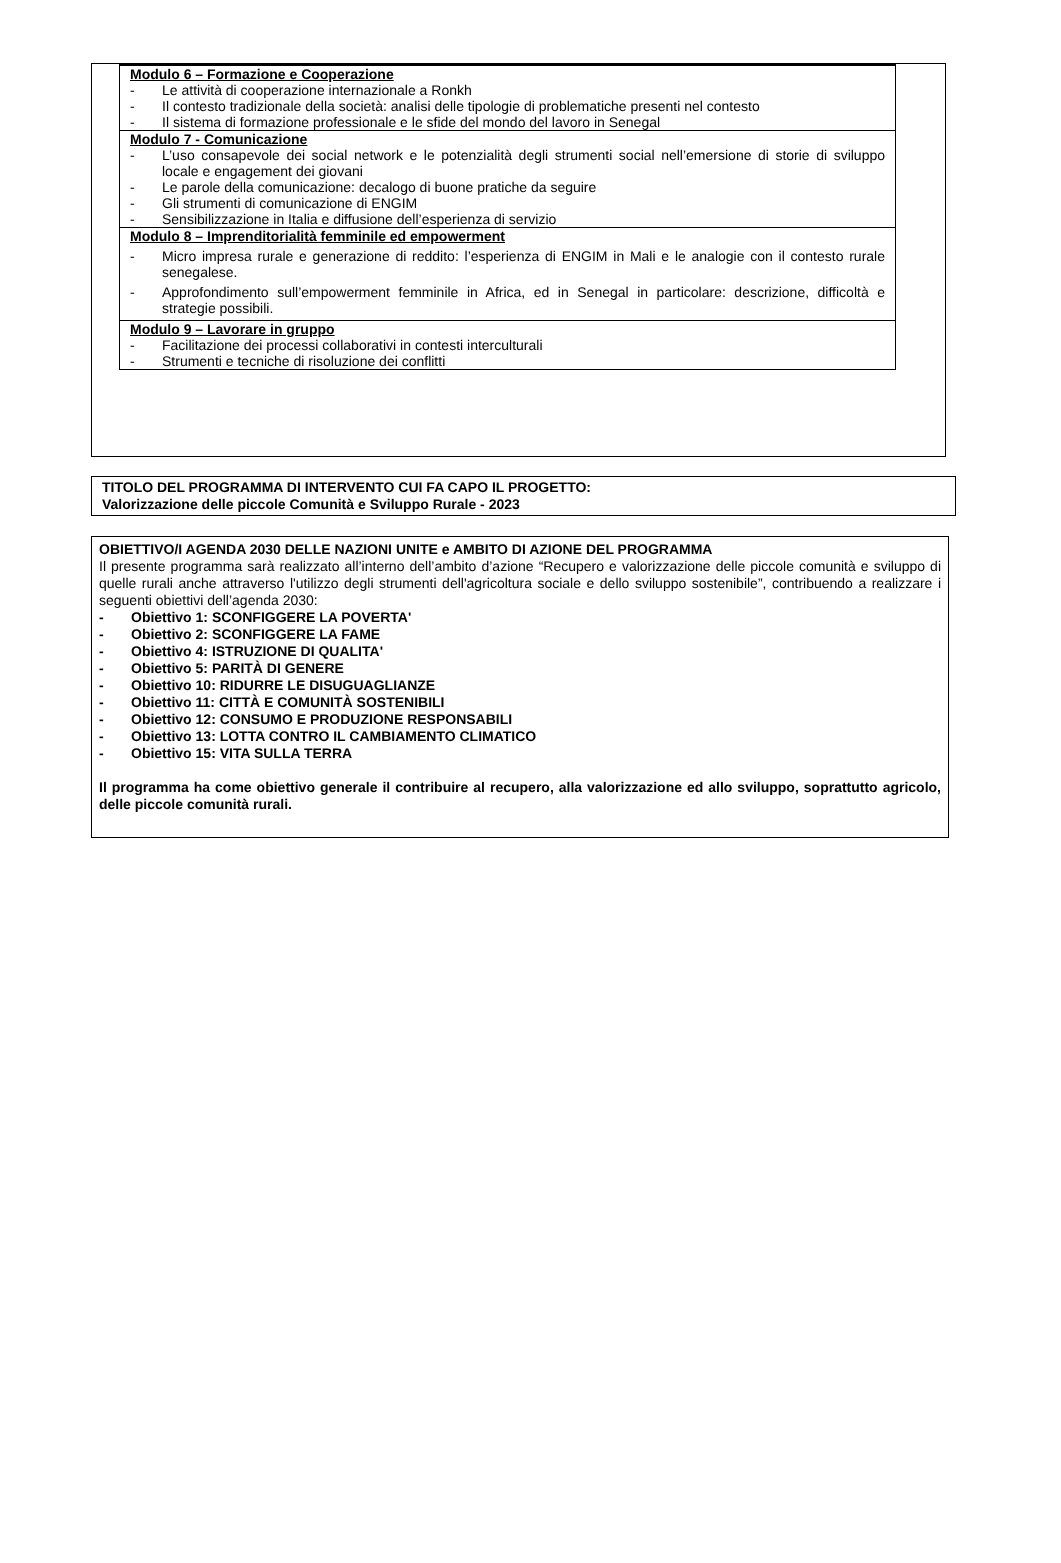| Modulo 6 – Formazione e Cooperazione - Le attività di cooperazione internazionale a Ronkh - Il contesto tradizionale della società: analisi delle tipologie di problematiche presenti nel contesto - Il sistema di formazione professionale e le sfide del mondo del lavoro in Senegal |
| Modulo 7 - Comunicazione - L’uso consapevole dei social network e le potenzialità degli strumenti social nell’emersione di storie di sviluppo locale e engagement dei giovani - Le parole della comunicazione: decalogo di buone pratiche da seguire - Gli strumenti di comunicazione di ENGIM - Sensibilizzazione in Italia e diffusione dell’esperienza di servizio |
| Modulo 8 – Imprenditorialità femminile ed empowerment - Micro impresa rurale e generazione di reddito: l’esperienza di ENGIM in Mali e le analogie con il contesto rurale senegalese. - Approfondimento sull’empowerment femminile in Africa, ed in Senegal in particolare: descrizione, difficoltà e strategie possibili. |
| Modulo 9 – Lavorare in gruppo - Facilitazione dei processi collaborativi in contesti interculturali - Strumenti e tecniche di risoluzione dei conflitti |
TITOLO DEL PROGRAMMA DI INTERVENTO CUI FA CAPO IL PROGETTO:
Valorizzazione delle piccole Comunità e Sviluppo Rurale - 2023
OBIETTIVO/I AGENDA 2030 DELLE NAZIONI UNITE e AMBITO DI AZIONE DEL PROGRAMMA
Il presente programma sarà realizzato all’interno dell’ambito d’azione “Recupero e valorizzazione delle piccole comunità e sviluppo di quelle rurali anche attraverso l'utilizzo degli strumenti dell'agricoltura sociale e dello sviluppo sostenibile”, contribuendo a realizzare i seguenti obiettivi dell’agenda 2030:
- Obiettivo 1: SCONFIGGERE LA POVERTA'
- Obiettivo 2: SCONFIGGERE LA FAME
- Obiettivo 4: ISTRUZIONE DI QUALITA'
- Obiettivo 5: PARITÀ DI GENERE
- Obiettivo 10: RIDURRE LE DISUGUAGLIANZE
- Obiettivo 11: CITTÀ E COMUNITÀ SOSTENIBILI
- Obiettivo 12: CONSUMO E PRODUZIONE RESPONSABILI
- Obiettivo 13: LOTTA CONTRO IL CAMBIAMENTO CLIMATICO
- Obiettivo 15: VITA SULLA TERRA
Il programma ha come obiettivo generale il contribuire al recupero, alla valorizzazione ed allo sviluppo, soprattutto agricolo, delle piccole comunità rurali.